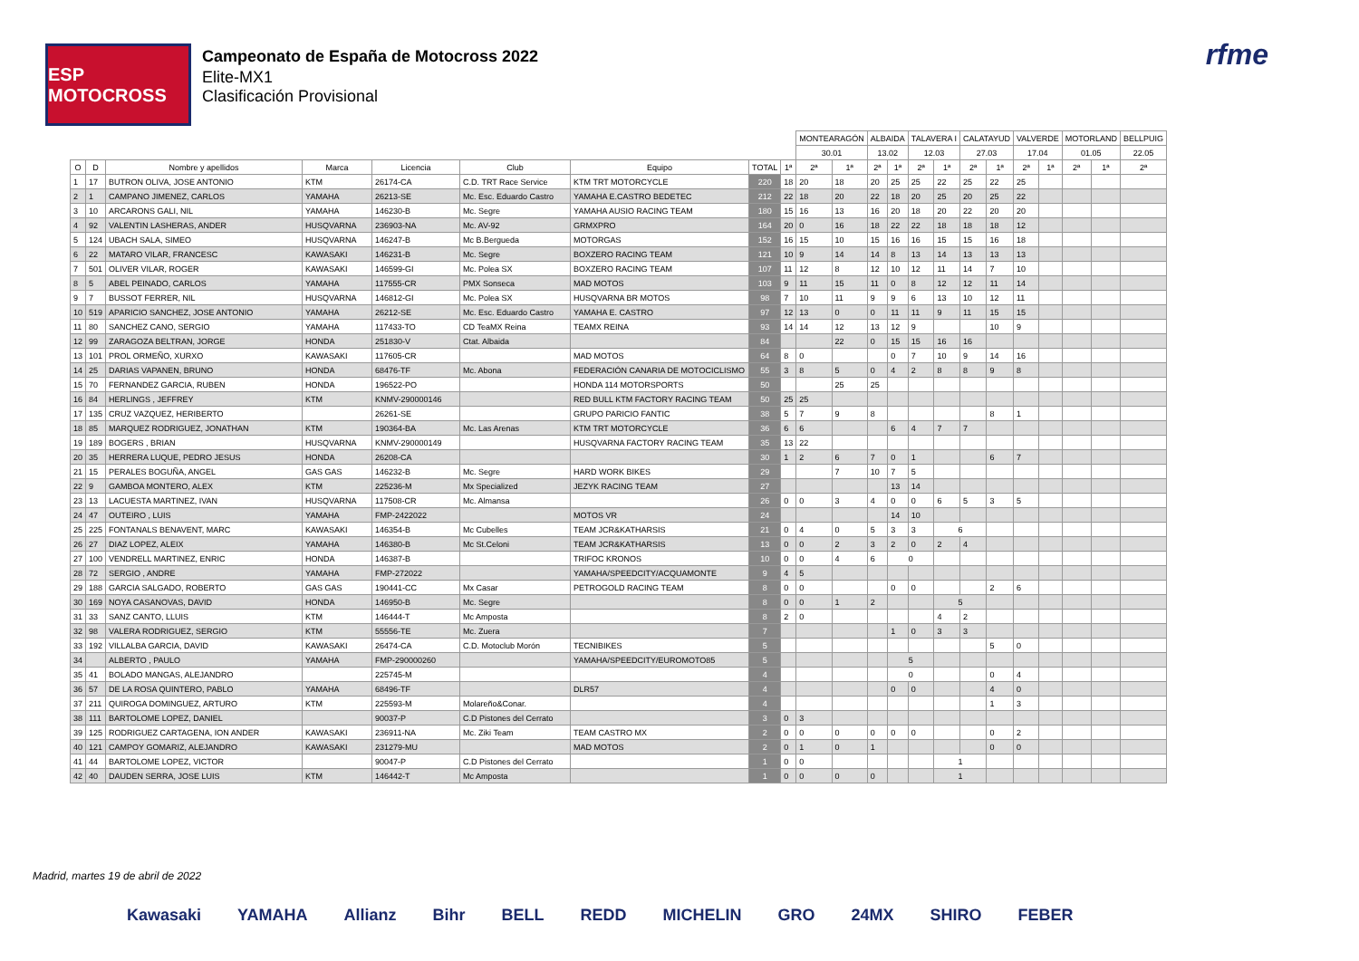ESP MOTOCROSS
Campeonato de España de Motocross 2022
Elite-MX1
Clasificación Provisional
rfme
| | | | | | | | | | MONTEARAGÓN | | ALBAIDA | | TALAVERA I | | CALATAYUD | | VALVERDE | | MOTORLAND | | BELLPUIG |
| --- | --- | --- | --- | --- | --- | --- | --- | --- | --- | --- | --- | --- | --- | --- | --- | --- | --- | --- | --- | --- | --- |
| | | | | | | | | | 30.01 | | 13.02 | | 12.03 | | 27.03 | | 17.04 | | 01.05 | | 22.05 |
| O | D | Nombre y apellidos | Marca | Licencia | Club | Equipo | TOTAL | 1ª | 2ª | 1ª | 2ª | 1ª | 2ª | 1ª | 2ª | 1ª | 2ª | 1ª | 2ª | 1ª | 2ª |
| 1 | 17 | BUTRON OLIVA, JOSE ANTONIO | KTM | 26174-CA | C.D. TRT Race Service | KTM TRT MOTORCYCLE | 220 | 18 | 20 | 18 | 20 | 25 | 25 | 22 | 25 | 22 | 25 | | | | |
| 2 | 1 | CAMPANO JIMENEZ, CARLOS | YAMAHA | 26213-SE | Mc. Esc. Eduardo Castro | YAMAHA E.CASTRO BEDETEC | 212 | 22 | 18 | 20 | 22 | 18 | 20 | 25 | 20 | 25 | 22 | | | | |
| 3 | 10 | ARCARONS GALI, NIL | YAMAHA | 146230-B | Mc. Segre | YAMAHA AUSIO RACING TEAM | 180 | 15 | 16 | 13 | 16 | 20 | 18 | 20 | 22 | 20 | 20 | | | | |
| 4 | 92 | VALENTIN LASHERAS, ANDER | HUSQVARNA | 236903-NA | Mc. AV-92 | GRMXPRO | 164 | 20 | 0 | 16 | 18 | 22 | 22 | 18 | 18 | 18 | 12 | | | | |
| 5 | 124 | UBACH SALA, SIMEO | HUSQVARNA | 146247-B | Mc B.Bergueda | MOTORGAS | 152 | 16 | 15 | 10 | 15 | 16 | 16 | 15 | 15 | 16 | 18 | | | | |
| 6 | 22 | MATARO VILAR, FRANCESC | KAWASAKI | 146231-B | Mc. Segre | BOXZERO RACING TEAM | 121 | 10 | 9 | 14 | 14 | 8 | 13 | 14 | 13 | 13 | 13 | | | | |
| 7 | 501 | OLIVER VILAR, ROGER | KAWASAKI | 146599-GI | Mc. Polea SX | BOXZERO RACING TEAM | 107 | 11 | 12 | 8 | 12 | 10 | 12 | 11 | 14 | 7 | 10 | | | | |
| 8 | 5 | ABEL PEINADO, CARLOS | YAMAHA | 117555-CR | PMX Sonseca | MAD MOTOS | 103 | 9 | 11 | 15 | 11 | 0 | 8 | 12 | 12 | 11 | 14 | | | | |
| 9 | 7 | BUSSOT FERRER, NIL | HUSQVARNA | 146812-GI | Mc. Polea SX | HUSQVARNA BR MOTOS | 98 | 7 | 10 | 11 | 9 | 9 | 6 | 13 | 10 | 12 | 11 | | | | |
| 10 | 519 | APARICIO SANCHEZ, JOSE ANTONIO | YAMAHA | 26212-SE | Mc. Esc. Eduardo Castro | YAMAHA E. CASTRO | 97 | 12 | 13 | 0 | 0 | 11 | 11 | 9 | 11 | 15 | 15 | | | | |
| 11 | 80 | SANCHEZ CANO, SERGIO | YAMAHA | 117433-TO | CD TeaMX Reina | TEAMX REINA | 93 | 14 | 14 | 12 | 13 | 12 | 9 | | | 10 | 9 | | | | |
| 12 | 99 | ZARAGOZA BELTRAN, JORGE | HONDA | 251830-V | Ctat. Albaida | | 84 | | | 22 | 0 | 15 | 15 | 16 | 16 | | | | | | |
| 13 | 101 | PROL ORMEÑO, XURXO | KAWASAKI | 117605-CR | | MAD MOTOS | 64 | 8 | 0 | | | 0 | 7 | 10 | 9 | 14 | 16 | | | | |
| 14 | 25 | DARIAS VAPANEN, BRUNO | HONDA | 68476-TF | Mc. Abona | FEDERACIÓN CANARIA DE MOTOCICLISMO | 55 | 3 | 8 | 5 | 0 | 4 | 2 | 8 | 8 | 9 | 8 | | | | |
| 15 | 70 | FERNANDEZ GARCIA, RUBEN | HONDA | 196522-PO | | HONDA 114 MOTORSPORTS | 50 | | | 25 | 25 | | | | | | | | | | |
| 16 | 84 | HERLINGS , JEFFREY | KTM | KNMV-290000146 | | RED BULL KTM FACTORY RACING TEAM | 50 | 25 | 25 | | | | | | | | | | | | |
| 17 | 135 | CRUZ VAZQUEZ, HERIBERTO | | 26261-SE | | GRUPO PARICIO FANTIC | 38 | 5 | 7 | 9 | 8 | | | | | 8 | 1 | | | | |
| 18 | 85 | MARQUEZ RODRIGUEZ, JONATHAN | KTM | 190364-BA | Mc. Las Arenas | KTM TRT MOTORCYCLE | 36 | 6 | 6 | | | 6 | 4 | 7 | 7 | | | | | | |
| 19 | 189 | BOGERS , BRIAN | HUSQVARNA | KNMV-290000149 | | HUSQVARNA FACTORY RACING TEAM | 35 | 13 | 22 | | | | | | | | | | | | |
| 20 | 35 | HERRERA LUQUE, PEDRO JESUS | HONDA | 26208-CA | | | 30 | 1 | 2 | 6 | 7 | 0 | 1 | | | 6 | 7 | | | | |
| 21 | 15 | PERALES BOGUÑA, ANGEL | GAS GAS | 146232-B | Mc. Segre | HARD WORK BIKES | 29 | | | 7 | 10 | 7 | 5 | | | | | | | | |
| 22 | 9 | GAMBOA MONTERO, ALEX | KTM | 225236-M | Mx Specialized | JEZYK RACING TEAM | 27 | | | | | 13 | 14 | | | | | | | | |
| 23 | 13 | LACUESTA MARTINEZ, IVAN | HUSQVARNA | 117508-CR | Mc. Almansa | | 26 | 0 | 0 | 3 | 4 | 0 | 0 | 6 | 5 | 3 | 5 | | | | |
| 24 | 47 | OUTEIRO , LUIS | YAMAHA | FMP-2422022 | | MOTOS VR | 24 | | | | | 14 | 10 | | | | | | | | |
| 25 | 225 | FONTANALS BENAVENT, MARC | KAWASAKI | 146354-B | Mc Cubelles | TEAM JCR&KATHARSIS | 21 | 0 | 4 | 0 | 5 | 3 | 3 | 6 | | | | | | | |
| 26 | 27 | DIAZ LOPEZ, ALEIX | YAMAHA | 146380-B | Mc St.Celoni | TEAM JCR&KATHARSIS | 13 | 0 | 0 | 2 | 3 | 2 | 0 | 2 | 4 | | | | | | |
| 27 | 100 | VENDRELL MARTINEZ, ENRIC | HONDA | 146387-B | | TRIFOC KRONOS | 10 | 0 | 0 | 4 | 6 | 0 | | | | | | | | | |
| 28 | 72 | SERGIO , ANDRE | YAMAHA | FMP-272022 | | YAMAHA/SPEEDCITY/ACQUAMONTE | 9 | 4 | 5 | | | | | | | | | | | | |
| 29 | 188 | GARCIA SALGADO, ROBERTO | GAS GAS | 190441-CC | Mx Casar | PETROGOLD RACING TEAM | 8 | 0 | 0 | | | 0 | 0 | | | 2 | 6 | | | | |
| 30 | 169 | NOYA CASANOVAS, DAVID | HONDA | 146950-B | Mc. Segre | | 8 | 0 | 0 | 1 | 2 | | | 5 | | | | | | | |
| 31 | 33 | SANZ CANTO, LLUIS | KTM | 146444-T | Mc Amposta | | 8 | 2 | 0 | | | | | 4 | 2 | | | | | | |
| 32 | 98 | VALERA RODRIGUEZ, SERGIO | KTM | 55556-TE | Mc. Zuera | | 7 | | | | | 1 | 0 | 3 | 3 | | | | | | |
| 33 | 192 | VILLALBA GARCIA, DAVID | KAWASAKI | 26474-CA | C.D. Motoclub Morón | TECNIBIKES | 5 | | | | | | | | | 5 | 0 | | | | |
| 34 | | ALBERTO , PAULO | YAMAHA | FMP-290000260 | | YAMAHA/SPEEDCITY/EUROMOTO85 | 5 | | | | | 5 | | | | | | | | | |
| 35 | 41 | BOLADO MANGAS, ALEJANDRO | | 225745-M | | | 4 | | | | | 0 | | | | 0 | 4 | | | | |
| 36 | 57 | DE LA ROSA QUINTERO, PABLO | YAMAHA | 68496-TF | | DLR57 | 4 | | | | | 0 | 0 | | | 4 | 0 | | | | |
| 37 | 211 | QUIROGA DOMINGUEZ, ARTURO | KTM | 225593-M | Molareño&Conar. | | 4 | | | | | | | | | 1 | 3 | | | | |
| 38 | 111 | BARTOLOME LOPEZ, DANIEL | | 90037-P | C.D Pistones del Cerrato | | 3 | 0 | 3 | | | | | | | | | | | | |
| 39 | 125 | RODRIGUEZ CARTAGENA, ION ANDER | KAWASAKI | 236911-NA | Mc. Ziki Team | TEAM CASTRO MX | 2 | 0 | 0 | 0 | 0 | 0 | 0 | | | 0 | 2 | | | | |
| 40 | 121 | CAMPOY GOMARIZ, ALEJANDRO | KAWASAKI | 231279-MU | | MAD MOTOS | 2 | 0 | 1 | 0 | 1 | | | | | 0 | 0 | | | | |
| 41 | 44 | BARTOLOME LOPEZ, VICTOR | | 90047-P | C.D Pistones del Cerrato | | 1 | 0 | 0 | | | | | 1 | | | | | | | |
| 42 | 40 | DAUDEN SERRA, JOSE LUIS | KTM | 146442-T | Mc Amposta | | 1 | 0 | 0 | 0 | 0 | | | 1 | | | | | | | |
Madrid, martes 19 de abril de 2022
Kawasaki YAMAHA Allianz Bihr BELL REDD MICHELIN GRO 24MX SHIRO FEBER